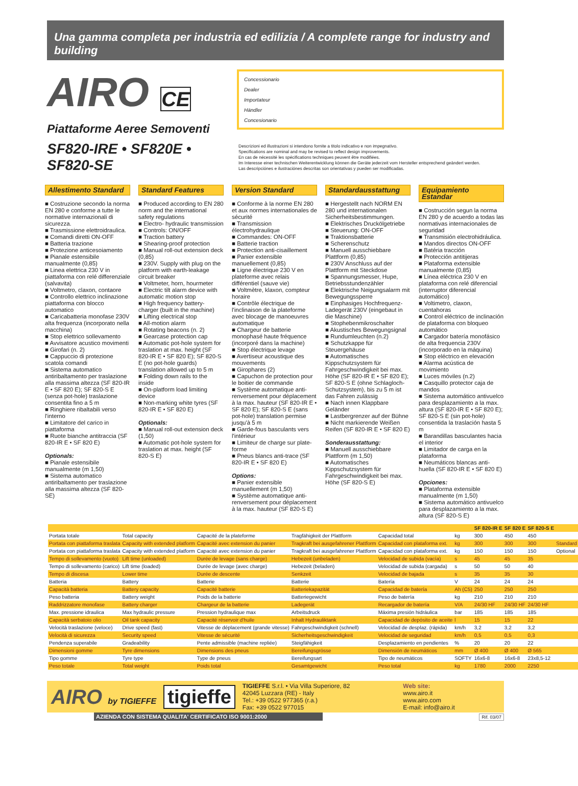Una gamma completa per industria ed edilizia / A complete range for industry and building
AIRO CE
Piattaforme Aeree Semoventi
Concessionario
Dealer
Importateur
Händler
Concesionario
SF820-IRE • SF820E • SF820-SE
Descrizioni ed illustrazioni si intendono fornite a titolo indicativo e non impegnativo.
Specifications are nominal and may be revised to reflect design improvements.
En cas de nécessité les spécifications techniques peuvent être modifiées.
Im Interesse einer technischen Weiterentwicklung können die Geräte jederzeit vom Hersteller entsprechend geändert werden.
Las descripciónes e ilustraciónes descritas son orientativas y pueden ser modificadas.
Allestimento Standard
■ Costruzione secondo la norma EN 280 e conforme a tutte le normative internazionali di sicurezza.
■ Trasmissione elettroidraulica.
■ Comandi diretti ON-OFF
■ Batteria trazione
■ Protezione anticesoiamento
■ Pianale estensibile manualmente (0,85)
■ Linea elettrica 230 V in piattaforma con relé differenziale (salvavita)
■ Voltmetro, claxon, contaore
■ Controllo elettrico inclinazione piattaforma con blocco automatico
■ Caricabatteria monofase 230V alta frequenza (incorporato nella macchina)
■ Stop elettrico sollevamento
■ Avvisatore acustico movimenti
■ Girofari (n. 2)
■ Cappuccio di protezione scatola comandi
■ Sistema automatico antiribaltamento per traslazione alla massima altezza (SF 820-IR E • SF 820 E); SF 820-S E (senza pot-hole) traslazione consentita fino a 5 m
■ Ringhiere ribaltabili verso l'interno
■ Limitatore del carico in piattaforma
■ Ruote bianche antitraccia (SF 820-IR E • SF 820 E)
Optionals:
■ Pianale estensibile manualmente (m 1,50)
■ Sistema automatico antiribaltamento per traslazione alla massima altezza (SF 820-SE)
Standard Features
■ Produced according to EN 280 norm and the international safety regulations
■ Electro- hydraulic transmission
■ Controls: ON/OFF
■ Traction battery
■ Shearing-proof protection
■ Manual roll-out extension deck (0,85)
■ 230V. Supply with plug on the platform with earth-leakage circuit breaker
■ Voltmeter, horn, hourmeter
■ Electric tilt alarm device with automatic motion stop
■ High frequency battery-charger (built in the machine)
■ Lifting electrical stop
■ All-motion alarm
■ Rotating beacons (n. 2)
■ Gearcase protection cap
■ Automatic pot-hole system for traslation at max. height (SF 820-IR E • SF 820 E); SF 820-S E (no pot-hole guards) translation allowed up to 5 m
■ Folding down rails to the inside
■ On-platform load limiting device
■ Non-marking white tyres (SF 820-IR E • SF 820 E)
Optionals:
■ Manual roll-out extension deck (1,50)
■ Automatic pot-hole system for traslation at max. height (SF 820-S E)
Version Standard
■ Conforme à la norme EN 280 et aux normes internationales de sécurité
■ Transmission électrohydraulique
■ Commandes: ON-OFF
■ Batterie traction
■ Protection anti-cisaillement
■ Panier extensible manuellement (0,85)
■ Ligne électrique 230 V en plateforme avec relais différentiel (sauve vie)
■ Voltmètre, klaxon, compteur horaire
■ Contrôle électrique de l'inclinaison de la plateforme avec blocage de manoeuvres automatique
■ Chargeur de batterie monophasé haute fréquence (incorporé dans la machine)
■ Stop électrique levage
■ Avertiseur acoustique des mouvements
■ Girophares (2)
■ Capuchon de protection pour le boitier de commande
■ Système automatique anti-renversement pour déplacement à la max. hauteur (SF 820-IR E • SF 820 E); SF 820-S E (sans pot-hole) translation permise jusqu'à 5 m
■ Garde-fous basculants vers l'intérieur
■ Limiteur de charge sur plate-forme
■ Pneus blancs anti-trace (SF 820-IR E • SF 820 E)
Options:
■ Panier extensible manuellement (m 1,50)
■ Système automatique anti-renversement pour déplacement à la max. hauteur (SF 820-S E)
Standardausstattung
■ Hergestellt nach NORM EN 280 und internationalen Sicherheitsbestimmungen.
■ Elektrisches Druckölgetriebe
■ Steuerung: ON-OFF
■ Traktionsbatterie
■ Scherenschutz
■ Manuell ausschiebbare Plattform (0,85)
■ 230V Anschluss auf der Plattform mit Steckdose
■ Spannungsmesser, Hupe, Betriebsstundenzähler
■ Elektrische Neigungsalarm mit Bewegungssperre
■ Einphasiges Hochfrequenz-Ladegerät 230V (eingebaut in die Maschine)
■ Stophebenmikroschalter
■ Akustisches Bewegungsignal
■ Rundumleuchten (n.2)
■ Schutzkappe für Steuergehäuse
■ Automatisches Kippschutzsystem für Fahrgeschwindigkeit bei max. Höhe (SF 820-IR E • SF 820 E); SF 820-S E (ohne Schlagloch-Schutzsystem), bis zu 5 m ist das Fahren zulässig
■ Nach innen Klappbare Geländer
■ Lastbergrenzer auf der Bühne
■ Nicht markierende Weißen Reifen (SF 820-IR E • SF 820 E)
Sonderausstattung:
■ Manuell ausschiebbare Plattform (m 1,50)
■ Automatisches Kippschutzsystem für Fahrgeschwindigkeit bei max. Höhe (SF 820-S E)
Equipamiento Estandar
■ Costrucción segun la norma EN 280 y de acuerdo a todas las normativas internacionales de seguridad
■ Transmisión electrohidráulica.
■ Mandos directos ON-OFF
■ Batéria tracción
■ Protección antitijeras
■ Plataforma extensible manualmente (0,85)
■ Línea eléctrica 230 V en plataforma con relé diferencial (interruptor diferencial automático)
■ Voltimetro, claxon, cuentahoras
■ Control eléctrico de inclinación de plataforma con bloqueo automático
■ Cargador batería monofásico de alta frequencia 230V (incorporado en la máquina)
■ Stop eléctrico en elevación
■ Alarma acústica de movimiento
■ Luces móviles (n.2)
■ Casquillo protector caja de mandos
■ Sistema automático antivuelco para desplazamiento a la max. altura (SF 820-IR E • SF 820 E); SF 820-S E (sin pot-hole) consentida la traslación hasta 5 m
■ Barandillas basculantes hacia el interior
■ Limitador de carga en la plataforma
■ Neumáticos blancas anti-huella (SF 820-IR E • SF 820 E)
Opciones:
■ Plataforma extensible manualmente (m 1,50)
■ Sistema automático antivuelco para desplazamiento a la max. altura (SF 820-S E)
| | | | | | | SF 820-IR E | SF 820 E | SF 820-S E | |
| --- | --- | --- | --- | --- | --- | --- | --- | --- | --- |
| Portata totale | Total capacity | Capacité de la plateforme | Tragfähigkeit der Plattform | Capacidad total | kg | 300 | 450 | 450 | |
| Portata con piattaforma traslata | Capacity with extended platform | Capacité avec extension du panier | Tragkraft bei ausgefahrener Plattform | Capacidad con plataforma ext. | kg | 300 | 300 | 300 | Standard |
| Portata con piattaforma traslata | Capacity with extended platform | Capacité avec extension du panier | Tragkraft bei ausgefahrener Plattform | Capacidad con plataforma ext. | kg | 150 | 150 | 150 | Optional |
| Tempo di sollevamento (vuoto) | Lift time (unloaded) | Durée de levage (sans charge) | Hebezeit (unbeladen) | Velocidad de subida (vacía) | s | 45 | 45 | 35 | |
| Tempo di sollevamento (carico) | Lift time (loaded) | Durée de levage (avec charge) | Hebezeit (beladen) | Velocidad de subida (cargada) | s | 50 | 50 | 40 | |
| Tempo di discesa | Lower time | Durée de descente | Senkzeit | Velocidad de bajada | s | 35 | 35 | 30 | |
| Batteria | Battery | Batterie | Batterie | Batería | V | 24 | 24 | 24 | |
| Capacità batteria | Battery capacity | Capacité batterie | Batteriekapazität | Capacidad de batería | Ah (C5) | 250 | 250 | 250 | |
| Peso batteria | Battery weight | Poids de la batterie | Batteriegewicht | Peso de batería | kg | 210 | 210 | 210 | |
| Raddrizzatore monofase | Battery charger | Chargeur de la batterie | Ladegerät | Recargador de batería | V/A | 24/30 HF | 24/30 HF | 24/30 HF | |
| Max. pressione idraulica | Max hydraulic pressure | Pression hydraulique max | Arbeitsdruck | Máxima presión hidráulica | bar | 185 | 185 | 185 | |
| Capacità serbatoio olio | Oil tank capacity | Capacité réservoir d'huile | Inhalt Hydrauliktank | Capacidad de depósito de aceite | l | 15 | 15 | 22 | |
| Velocità traslazione (veloce) | Drive speed (fast) | Vitesse de déplacement (grande vitesse) | Fahrgeschwindigkeit (schnell) | Velocidad de desplaz. (rápida) | km/h | 3,2 | 3,2 | 3,2 | |
| Velocità di sicurezza | Security speed | Vitesse de sécurité | Sicherheitsgeschwindigkeit | Velocidad de seguridad | km/h | 0,5 | 0,5 | 0,3 | |
| Pendenza superabile | Gradeability | Pente admissible (machine repliée) | Steigfähigkeit | Desplazamiento en pendientes | % | 20 | 20 | 22 | |
| Dimensioni gomme | Tyre dimensions | Dimensions des pneus | Bereifungsgrösse | Dimensión de neumáticos | mm | Ø 400 | Ø 400 | Ø 565 | |
| Tipo gomme | Tyre type | Type de pneus | Bereifungsart | Tipo de neumáticos | SOFTY | 16x6-8 | 16x6-8 | 23x8,5-12 | |
| Peso totale | Total weight | Poids total | Gesamtgewicht | Peso total | kg | 1780 | 2000 | 2250 | |
AIRO by TIGIEFFE
tigieffe
TIGIEFFE S.r.l. • Via Villa Superiore, 82
42045 Luzzara (RE) - Italy
Tel.: +39 0522 977365 (r.a.)
Fax: +39 0522 977015
Web site:
www.airo.it
www.airo.com
E-mail: info@airo.it
AZIENDA CON SISTEMA QUALITA' CERTIFICATO ISO 9001:2000
Rif. 03/07